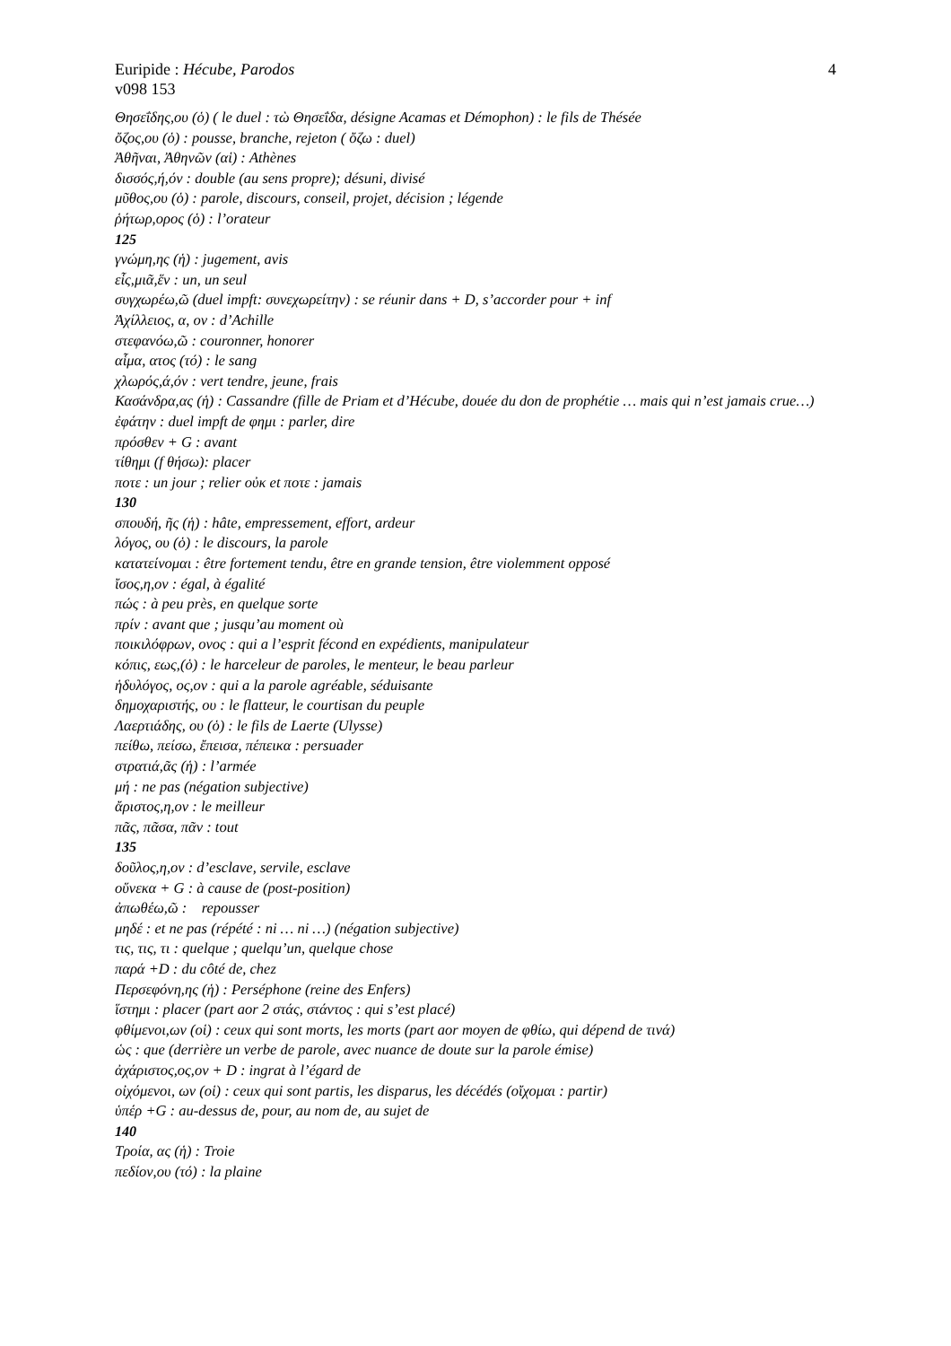Euripide : Hécube, Parodos 4
v098 153
Θησεΐδης,ου (ὁ) ( le duel : τὼ Θησεΐδα, désigne Acamas et Démophon) : le fils de Thésée
ὄζος,ου (ὁ) : pousse, branche, rejeton ( ὄζω : duel)
Ἀθῆναι, Ἀθηνῶν (αἱ) : Athènes
δισσός,ή,όν : double (au sens propre); désuni, divisé
μῦθος,ου (ὁ) : parole, discours, conseil, projet, décision ; légende
ῥήτωρ,ορος (ὁ) : l’orateur
125
γνώμη,ης (ἡ) : jugement, avis
εἷς,μιᾶ,ἕν : un, un seul
συγχωρέω,ῶ (duel impft: συνεχωρείτην) : se réunir dans + D, s’accorder pour + inf
Ἀχίλλειος, α, ον : d’Achille
στεφανόω,ῶ : couronner, honorer
αἷμα, ατος (τό) : le sang
χλωρός,ά,όν : vert tendre, jeune, frais
Κασάνδρα,ας (ἡ) : Cassandre (fille de Priam et d’Hécube, douée du don de prophétie … mais qui n’est jamais crue…)
ἐφάτην : duel impft de φημι : parler, dire
πρόσθεν + G : avant
τίθημι (f θήσω): placer
ποτε : un jour ; relier οὐκ et ποτε : jamais
130
σπουδή, ῆς (ἡ) : hâte, empressement, effort, ardeur
λόγος, ου (ὁ) : le discours, la parole
κατατείνομαι : être fortement tendu, être en grande tension, être violemment opposé
ἴσος,η,ον : égal, à égalité
πώς : à peu près, en quelque sorte
πρίν : avant que ; jusqu’au moment où
ποικιλόφρων, ονος : qui a l’esprit fécond en expédients, manipulateur
κόπις, εως,(ὁ) : le harceleur de paroles, le menteur, le beau parleur
ἡδυλόγος, ος,ον : qui a la parole agréable, séduisante
δημοχαριστής, ου : le flatteur, le courtisan du peuple
Λαερτιάδης, ου (ὁ) : le fils de Laerte (Ulysse)
πείθω, πείσω, ἔπεισα, πέπεικα : persuader
στρατιά,ᾶς (ἡ) : l’armée
μή : ne pas (négation subjective)
ἄριστος,η,ον : le meilleur
πᾶς, πᾶσα, πᾶν : tout
135
δοῦλος,η,ον : d’esclave, servile, esclave
οὕνεκα + G : à cause de (post-position)
ἀπωθέω,ῶ : repousser
μηδέ : et ne pas (répété : ni … ni …) (négation subjective)
τις, τις, τι : quelque ; quelqu’un, quelque chose
παρά +D : du côté de, chez
Περσεφόνη,ης (ἡ) : Perséphone (reine des Enfers)
ἵστημι : placer (part aor 2 στάς, στάντος : qui s’est placé)
φθίμενοι,ων (οἱ) : ceux qui sont morts, les morts (part aor moyen de φθίω, qui dépend de τινά)
ὡς : que (derrière un verbe de parole, avec nuance de doute sur la parole émise)
ἀχάριστος,ος,ον + D : ingrat à l’égard de
οἰχόμενοι, ων (οἱ) : ceux qui sont partis, les disparus, les décédés (οἴχομαι : partir)
ὑπέρ +G : au-dessus de, pour, au nom de, au sujet de
140
Τροία, ας (ἡ) : Troie
πεδίον,ου (τό) : la plaine